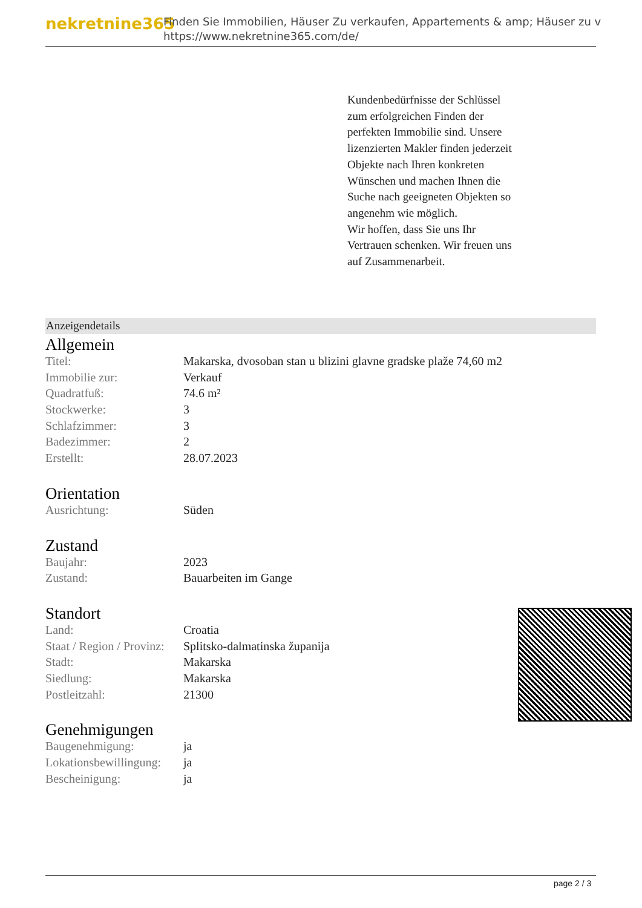nekretnine365
Finden Sie Immobilien, Häuser Zu verkaufen, Appartements & amp; Häuser zu v
https://www.nekretnine365.com/de/
Kundenbedürfnisse der Schlüssel zum erfolgreichen Finden der perfekten Immobilie sind. Unsere lizenzierten Makler finden jederzeit Objekte nach Ihren konkreten Wünschen und machen Ihnen die Suche nach geeigneten Objekten so angenehm wie möglich.
Wir hoffen, dass Sie uns Ihr Vertrauen schenken. Wir freuen uns auf Zusammenarbeit.
Anzeigendetails
Allgemein
| Titel: | Makarska, dvosoban stan u blizini glavne gradske plaže 74,60 m2 |
| Immobilie zur: | Verkauf |
| Quadratfuß: | 74.6 m² |
| Stockwerke: | 3 |
| Schlafzimmer: | 3 |
| Badezimmer: | 2 |
| Erstellt: | 28.07.2023 |
Orientation
| Ausrichtung: | Süden |
Zustand
| Baujahr: | 2023 |
| Zustand: | Bauarbeiten im Gange |
Standort
| Land: | Croatia |
| Staat / Region / Provinz: | Splitsko-dalmatinska županija |
| Stadt: | Makarska |
| Siedlung: | Makarska |
| Postleitzahl: | 21300 |
Genehmigungen
| Baugenehmigung: | ja |
| Lokationsbewillingung: | ja |
| Bescheinigung: | ja |
page 2 / 3